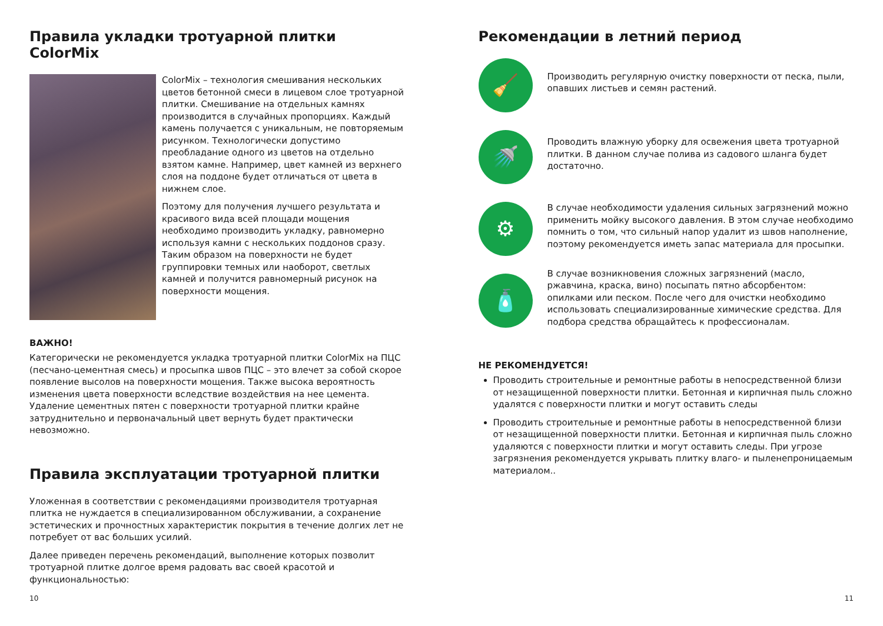Правила укладки тротуарной плитки ColorMix
ColorMix – технология смешивания нескольких цветов бетонной смеси в лицевом слое тротуарной плитки. Смешивание на отдельных камнях производится в случайных пропорциях. Каждый камень получается с уникальным, не повторяемым рисунком. Технологически допустимо преобладание одного из цветов на отдельно взятом камне. Например, цвет камней из верхнего слоя на поддоне будет отличаться от цвета в нижнем слое.
Поэтому для получения лучшего результата и красивого вида всей площади мощения необходимо производить укладку, равномерно используя камни с нескольких поддонов сразу. Таким образом на поверхности не будет группировки темных или наоборот, светлых камней и получится равномерный рисунок на поверхности мощения.
ВАЖНО!
Категорически не рекомендуется укладка тротуарной плитки ColorMix на ПЦС (песчано-цементная смесь) и просыпка швов ПЦС – это влечет за собой скорое появление высолов на поверхности мощения. Также высока вероятность изменения цвета поверхности вследствие воздействия на нее цемента. Удаление цементных пятен с поверхности тротуарной плитки крайне затруднительно и первоначальный цвет вернуть будет практически невозможно.
Правила эксплуатации тротуарной плитки
Уложенная в соответствии с рекомендациями производителя тротуарная плитка не нуждается в специализированном обслуживании, а сохранение эстетических и прочностных характеристик покрытия в течение долгих лет не потребует от вас больших усилий.
Далее приведен перечень рекомендаций, выполнение которых позволит тротуарной плитке долгое время радовать вас своей красотой и функциональностью:
10
Рекомендации в летний период
🧹
Производить регулярную очистку поверхности от песка, пыли, опавших листьев и семян растений.
🚿
Проводить влажную уборку для освежения цвета тротуарной плитки. В данном случае полива из садового шланга будет достаточно.
⚙
В случае необходимости удаления сильных загрязнений можно применить мойку высокого давления. В этом случае необходимо помнить о том, что сильный напор удалит из швов наполнение, поэтому рекомендуется иметь запас материала для просыпки.
🧴
В случае возникновения сложных загрязнений (масло, ржавчина, краска, вино) посыпать пятно абсорбентом: опилками или песком. После чего для очистки необходимо использовать специализированные химические средства. Для подбора средства обращайтесь к профессионалам.
НЕ РЕКОМЕНДУЕТСЯ!
Проводить строительные и ремонтные работы в непосредственной близи от незащищенной поверхности плитки. Бетонная и кирпичная пыль сложно удалятся с поверхности плитки и могут оставить следы
Проводить строительные и ремонтные работы в непосредственной близи от незащищенной поверхности плитки. Бетонная и кирпичная пыль сложно удаляются с поверхности плитки и могут оставить следы. При угрозе загрязнения рекомендуется укрывать плитку влаго- и пыленепроницаемым материалом..
11